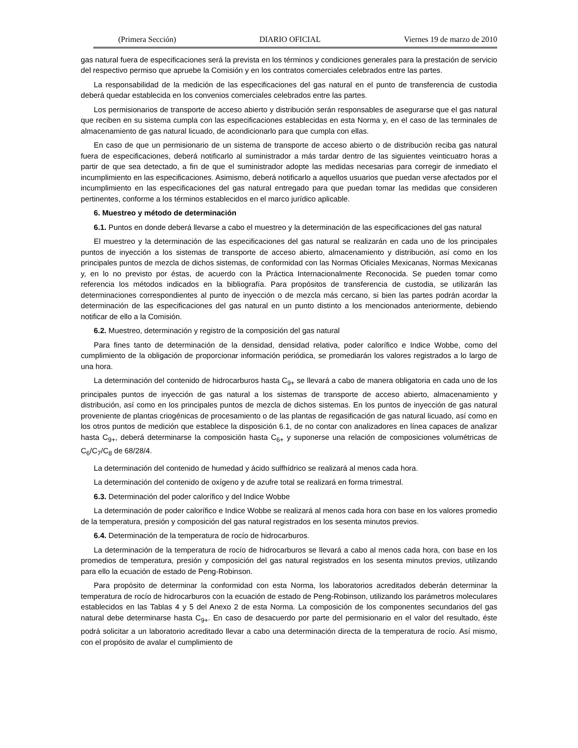(Primera Sección) DIARIO OFICIAL Viernes 19 de marzo de 2010
gas natural fuera de especificaciones será la prevista en los términos y condiciones generales para la prestación de servicio del respectivo permiso que apruebe la Comisión y en los contratos comerciales celebrados entre las partes.
La responsabilidad de la medición de las especificaciones del gas natural en el punto de transferencia de custodia deberá quedar establecida en los convenios comerciales celebrados entre las partes.
Los permisionarios de transporte de acceso abierto y distribución serán responsables de asegurarse que el gas natural que reciben en su sistema cumpla con las especificaciones establecidas en esta Norma y, en el caso de las terminales de almacenamiento de gas natural licuado, de acondicionarlo para que cumpla con ellas.
En caso de que un permisionario de un sistema de transporte de acceso abierto o de distribución reciba gas natural fuera de especificaciones, deberá notificarlo al suministrador a más tardar dentro de las siguientes veinticuatro horas a partir de que sea detectado, a fin de que el suministrador adopte las medidas necesarias para corregir de inmediato el incumplimiento en las especificaciones. Asimismo, deberá notificarlo a aquellos usuarios que puedan verse afectados por el incumplimiento en las especificaciones del gas natural entregado para que puedan tomar las medidas que consideren pertinentes, conforme a los términos establecidos en el marco jurídico aplicable.
6. Muestreo y método de determinación
6.1. Puntos en donde deberá llevarse a cabo el muestreo y la determinación de las especificaciones del gas natural
El muestreo y la determinación de las especificaciones del gas natural se realizarán en cada uno de los principales puntos de inyección a los sistemas de transporte de acceso abierto, almacenamiento y distribución, así como en los principales puntos de mezcla de dichos sistemas, de conformidad con las Normas Oficiales Mexicanas, Normas Mexicanas y, en lo no previsto por éstas, de acuerdo con la Práctica Internacionalmente Reconocida. Se pueden tomar como referencia los métodos indicados en la bibliografía. Para propósitos de transferencia de custodia, se utilizarán las determinaciones correspondientes al punto de inyección o de mezcla más cercano, si bien las partes podrán acordar la determinación de las especificaciones del gas natural en un punto distinto a los mencionados anteriormente, debiendo notificar de ello a la Comisión.
6.2. Muestreo, determinación y registro de la composición del gas natural
Para fines tanto de determinación de la densidad, densidad relativa, poder calorífico e Indice Wobbe, como del cumplimiento de la obligación de proporcionar información periódica, se promediarán los valores registrados a lo largo de una hora.
La determinación del contenido de hidrocarburos hasta C<sub>9+</sub> se llevará a cabo de manera obligatoria en cada uno de los principales puntos de inyección de gas natural a los sistemas de transporte de acceso abierto, almacenamiento y distribución, así como en los principales puntos de mezcla de dichos sistemas. En los puntos de inyección de gas natural proveniente de plantas criogénicas de procesamiento o de las plantas de regasificación de gas natural licuado, así como en los otros puntos de medición que establece la disposición 6.1, de no contar con analizadores en línea capaces de analizar hasta C<sub>9+</sub>, deberá determinarse la composición hasta C<sub>6+</sub> y suponerse una relación de composiciones volumétricas de C<sub>6</sub>/C<sub>7</sub>/C<sub>8</sub> de 68/28/4.
La determinación del contenido de humedad y ácido sulfhídrico se realizará al menos cada hora.
La determinación del contenido de oxígeno y de azufre total se realizará en forma trimestral.
6.3. Determinación del poder calorífico y del Indice Wobbe
La determinación de poder calorífico e Indice Wobbe se realizará al menos cada hora con base en los valores promedio de la temperatura, presión y composición del gas natural registrados en los sesenta minutos previos.
6.4. Determinación de la temperatura de rocío de hidrocarburos.
La determinación de la temperatura de rocío de hidrocarburos se llevará a cabo al menos cada hora, con base en los promedios de temperatura, presión y composición del gas natural registrados en los sesenta minutos previos, utilizando para ello la ecuación de estado de Peng-Robinson.
Para propósito de determinar la conformidad con esta Norma, los laboratorios acreditados deberán determinar la temperatura de rocío de hidrocarburos con la ecuación de estado de Peng-Robinson, utilizando los parámetros moleculares establecidos en las Tablas 4 y 5 del Anexo 2 de esta Norma. La composición de los componentes secundarios del gas natural debe determinarse hasta C<sub>9+</sub>. En caso de desacuerdo por parte del permisionario en el valor del resultado, éste podrá solicitar a un laboratorio acreditado llevar a cabo una determinación directa de la temperatura de rocío. Así mismo, con el propósito de avalar el cumplimiento de